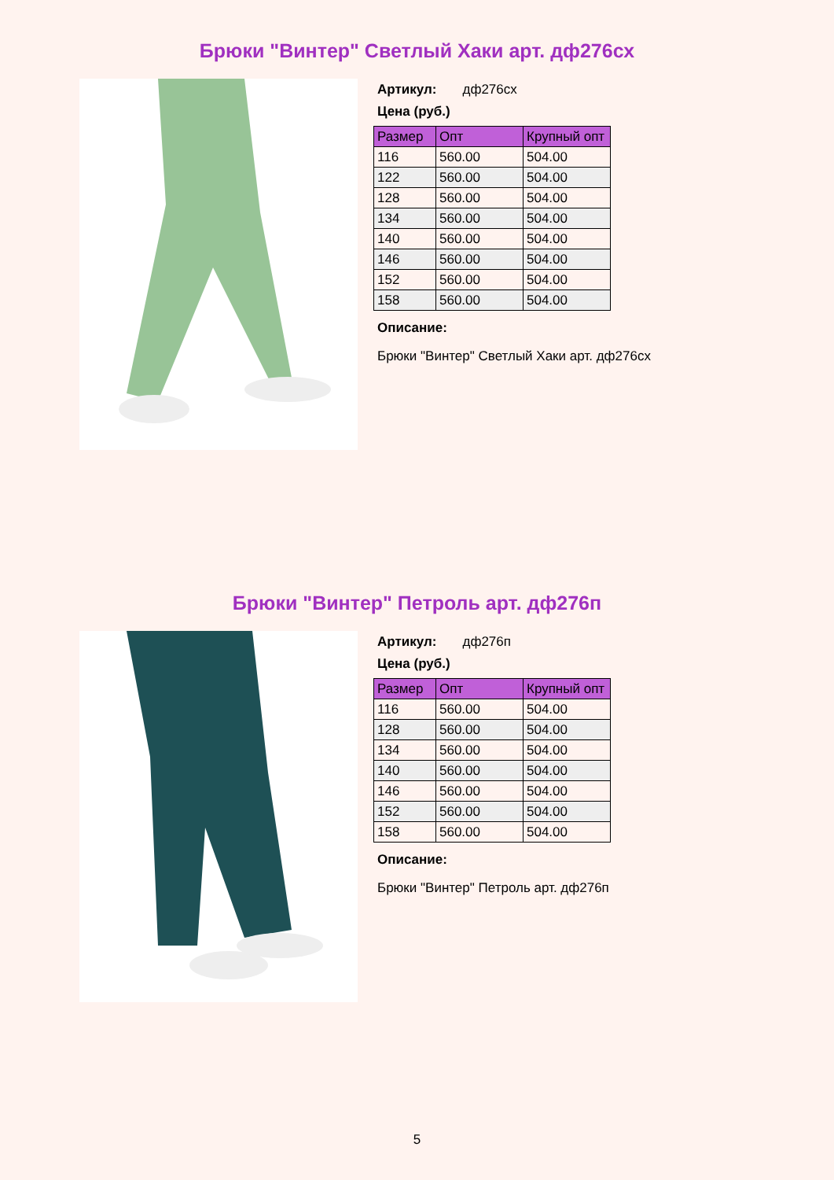Брюки "Винтер" Светлый Хаки арт. дф276сх
Артикул: дф276сх
Цена (руб.)
| Размер | Опт | Крупный опт |
| --- | --- | --- |
| 116 | 560.00 | 504.00 |
| 122 | 560.00 | 504.00 |
| 128 | 560.00 | 504.00 |
| 134 | 560.00 | 504.00 |
| 140 | 560.00 | 504.00 |
| 146 | 560.00 | 504.00 |
| 152 | 560.00 | 504.00 |
| 158 | 560.00 | 504.00 |
Описание:
Брюки "Винтер" Светлый Хаки арт. дф276сх
Брюки "Винтер" Петроль арт. дф276п
Артикул: дф276п
Цена (руб.)
| Размер | Опт | Крупный опт |
| --- | --- | --- |
| 116 | 560.00 | 504.00 |
| 128 | 560.00 | 504.00 |
| 134 | 560.00 | 504.00 |
| 140 | 560.00 | 504.00 |
| 146 | 560.00 | 504.00 |
| 152 | 560.00 | 504.00 |
| 158 | 560.00 | 504.00 |
Описание:
Брюки "Винтер" Петроль арт. дф276п
5